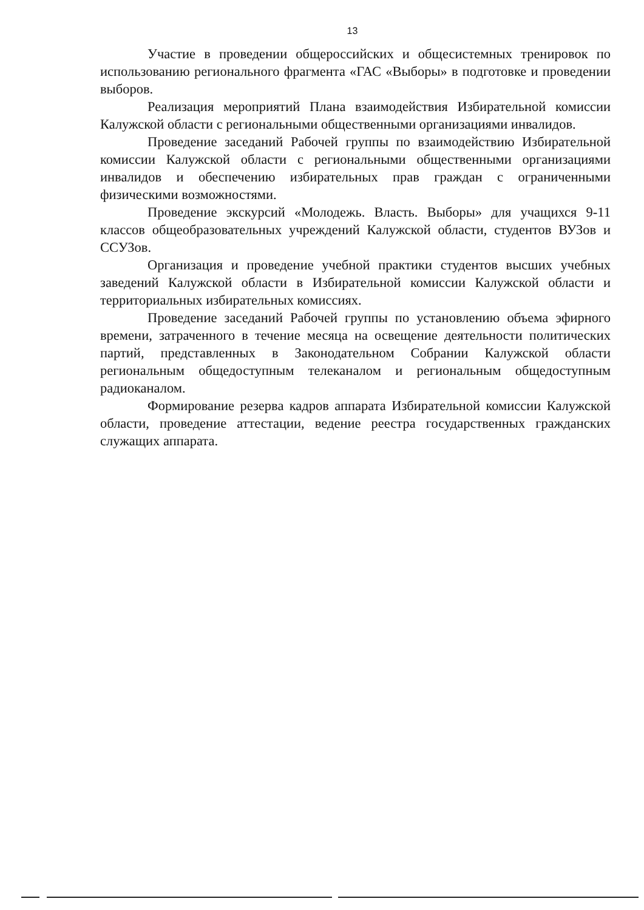13
Участие в проведении общероссийских и общесистемных тренировок по использованию регионального фрагмента «ГАС «Выборы» в подготовке и проведении выборов.
Реализация мероприятий Плана взаимодействия Избирательной комиссии Калужской области с региональными общественными организациями инвалидов.
Проведение заседаний Рабочей группы по взаимодействию Избирательной комиссии Калужской области с региональными общественными организациями инвалидов и обеспечению избирательных прав граждан с ограниченными физическими возможностями.
Проведение экскурсий «Молодежь. Власть. Выборы» для учащихся 9-11 классов общеобразовательных учреждений Калужской области, студентов ВУЗов и ССУЗов.
Организация и проведение учебной практики студентов высших учебных заведений Калужской области в Избирательной комиссии Калужской области и территориальных избирательных комиссиях.
Проведение заседаний Рабочей группы по установлению объема эфирного времени, затраченного в течение месяца на освещение деятельности политических партий, представленных в Законодательном Собрании Калужской области региональным общедоступным телеканалом и региональным общедоступным радиоканалом.
Формирование резерва кадров аппарата Избирательной комиссии Калужской области, проведение аттестации, ведение реестра государственных гражданских служащих аппарата.